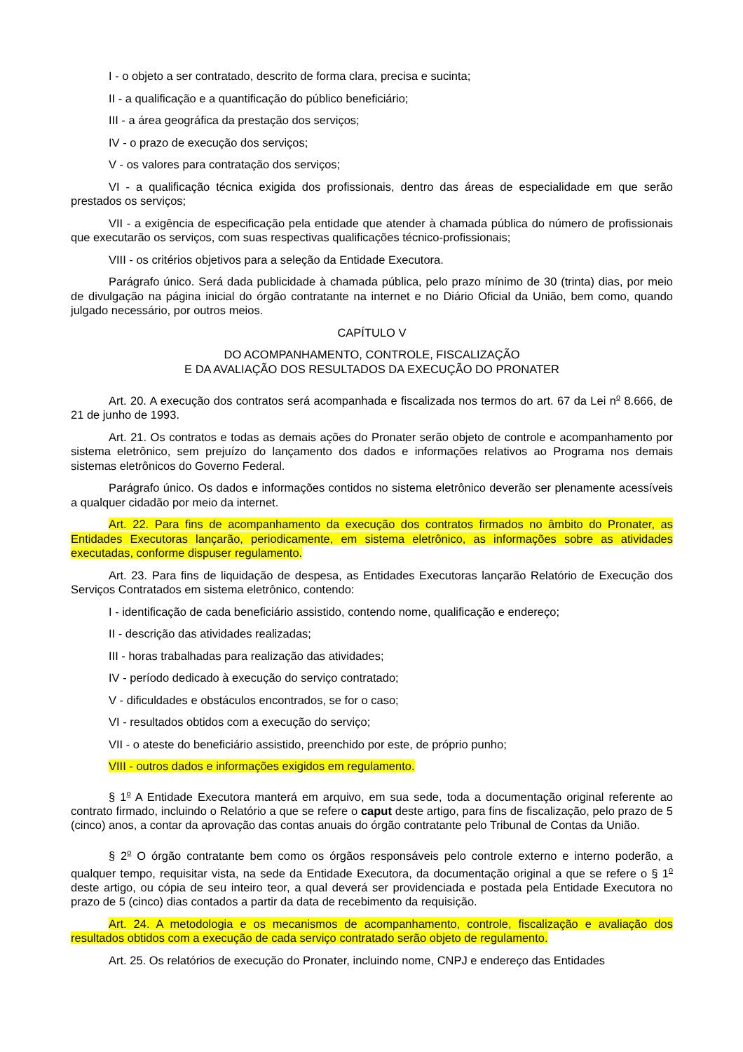I - o objeto a ser contratado, descrito de forma clara, precisa e sucinta;
II - a qualificação e a quantificação do público beneficiário;
III - a área geográfica da prestação dos serviços;
IV - o prazo de execução dos serviços;
V - os valores para contratação dos serviços;
VI - a qualificação técnica exigida dos profissionais, dentro das áreas de especialidade em que serão prestados os serviços;
VII - a exigência de especificação pela entidade que atender à chamada pública do número de profissionais que executarão os serviços, com suas respectivas qualificações técnico-profissionais;
VIII - os critérios objetivos para a seleção da Entidade Executora.
Parágrafo único. Será dada publicidade à chamada pública, pelo prazo mínimo de 30 (trinta) dias, por meio de divulgação na página inicial do órgão contratante na internet e no Diário Oficial da União, bem como, quando julgado necessário, por outros meios.
CAPÍTULO V
DO ACOMPANHAMENTO, CONTROLE, FISCALIZAÇÃO
E DA AVALIAÇÃO DOS RESULTADOS DA EXECUÇÃO DO PRONATER
Art. 20. A execução dos contratos será acompanhada e fiscalizada nos termos do art. 67 da Lei n<sup>o</sup> 8.666, de 21 de junho de 1993.
Art. 21. Os contratos e todas as demais ações do Pronater serão objeto de controle e acompanhamento por sistema eletrônico, sem prejuízo do lançamento dos dados e informações relativos ao Programa nos demais sistemas eletrônicos do Governo Federal.
Parágrafo único. Os dados e informações contidos no sistema eletrônico deverão ser plenamente acessíveis a qualquer cidadão por meio da internet.
Art. 22. Para fins de acompanhamento da execução dos contratos firmados no âmbito do Pronater, as Entidades Executoras lançarão, periodicamente, em sistema eletrônico, as informações sobre as atividades executadas, conforme dispuser regulamento.
Art. 23. Para fins de liquidação de despesa, as Entidades Executoras lançarão Relatório de Execução dos Serviços Contratados em sistema eletrônico, contendo:
I - identificação de cada beneficiário assistido, contendo nome, qualificação e endereço;
II - descrição das atividades realizadas;
III - horas trabalhadas para realização das atividades;
IV - período dedicado à execução do serviço contratado;
V - dificuldades e obstáculos encontrados, se for o caso;
VI - resultados obtidos com a execução do serviço;
VII - o ateste do beneficiário assistido, preenchido por este, de próprio punho;
VIII - outros dados e informações exigidos em regulamento.
§ 1<sup>o</sup> A Entidade Executora manterá em arquivo, em sua sede, toda a documentação original referente ao contrato firmado, incluindo o Relatório a que se refere o caput deste artigo, para fins de fiscalização, pelo prazo de 5 (cinco) anos, a contar da aprovação das contas anuais do órgão contratante pelo Tribunal de Contas da União.
§ 2<sup>o</sup> O órgão contratante bem como os órgãos responsáveis pelo controle externo e interno poderão, a qualquer tempo, requisitar vista, na sede da Entidade Executora, da documentação original a que se refere o § 1<sup>o</sup> deste artigo, ou cópia de seu inteiro teor, a qual deverá ser providenciada e postada pela Entidade Executora no prazo de 5 (cinco) dias contados a partir da data de recebimento da requisição.
Art. 24. A metodologia e os mecanismos de acompanhamento, controle, fiscalização e avaliação dos resultados obtidos com a execução de cada serviço contratado serão objeto de regulamento.
Art. 25. Os relatórios de execução do Pronater, incluindo nome, CNPJ e endereço das Entidades